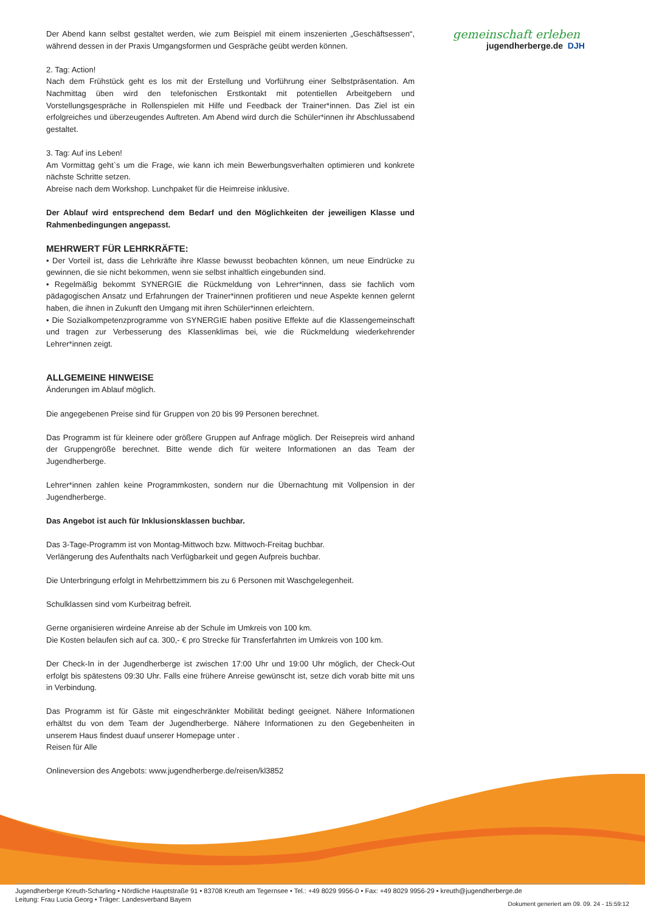gemeinschaft erleben
jugendherberge.de DJH
Der Abend kann selbst gestaltet werden, wie zum Beispiel mit einem inszenierten „Geschäftsessen“, während dessen in der Praxis Umgangsformen und Gespräche geübt werden können.
2. Tag: Action!
Nach dem Frühstück geht es los mit der Erstellung und Vorführung einer Selbstpräsentation. Am Nachmittag üben wird den telefonischen Erstkontakt mit potentiellen Arbeitgebern und Vorstellungsgespräche in Rollenspielen mit Hilfe und Feedback der Trainer*innen. Das Ziel ist ein erfolgreiches und überzeugendes Auftreten. Am Abend wird durch die Schüler*innen ihr Abschlussabend gestaltet.
3. Tag: Auf ins Leben!
Am Vormittag geht`s um die Frage, wie kann ich mein Bewerbungsverhalten optimieren und konkrete nächste Schritte setzen.
Abreise nach dem Workshop. Lunchpaket für die Heimreise inklusive.
Der Ablauf wird entsprechend dem Bedarf und den Möglichkeiten der jeweiligen Klasse und Rahmenbedingungen angepasst.
MEHRWERT FÜR LEHRKRÄFTE:
• Der Vorteil ist, dass die Lehrkräfte ihre Klasse bewusst beobachten können, um neue Eindrücke zu gewinnen, die sie nicht bekommen, wenn sie selbst inhaltlich eingebunden sind.
• Regelmäßig bekommt SYNERGIE die Rückmeldung von Lehrer*innen, dass sie fachlich vom pädagogischen Ansatz und Erfahrungen der Trainer*innen profitieren und neue Aspekte kennen gelernt haben, die ihnen in Zukunft den Umgang mit ihren Schüler*innen erleichtern.
• Die Sozialkompetenzprogramme von SYNERGIE haben positive Effekte auf die Klassengemeinschaft und tragen zur Verbesserung des Klassenklimas bei, wie die Rückmeldung wiederkehrender Lehrer*innen zeigt.
ALLGEMEINE HINWEISE
Änderungen im Ablauf möglich.
Die angegebenen Preise sind für Gruppen von 20 bis 99 Personen berechnet.
Das Programm ist für kleinere oder größere Gruppen auf Anfrage möglich. Der Reisepreis wird anhand der Gruppengröße berechnet. Bitte wende dich für weitere Informationen an das Team der Jugendherberge.
Lehrer*innen zahlen keine Programmkosten, sondern nur die Übernachtung mit Vollpension in der Jugendherberge.
Das Angebot ist auch für Inklusionsklassen buchbar.
Das 3-Tage-Programm ist von Montag-Mittwoch bzw. Mittwoch-Freitag buchbar.
Verlängerung des Aufenthalts nach Verfügbarkeit und gegen Aufpreis buchbar.
Die Unterbringung erfolgt in Mehrbettzimmern bis zu 6 Personen mit Waschgelegenheit.
Schulklassen sind vom Kurbeitrag befreit.
Gerne organisieren wirdeine Anreise ab der Schule im Umkreis von 100 km.
Die Kosten belaufen sich auf ca. 300,- € pro Strecke für Transferfahrten im Umkreis von 100 km.
Der Check-In in der Jugendherberge ist zwischen 17:00 Uhr und 19:00 Uhr möglich, der Check-Out erfolgt bis spätestens 09:30 Uhr. Falls eine frühere Anreise gewünscht ist, setze dich vorab bitte mit uns in Verbindung.
Das Programm ist für Gäste mit eingeschränkter Mobilität bedingt geeignet. Nähere Informationen erhältst du von dem Team der Jugendherberge. Nähere Informationen zu den Gegebenheiten in unserem Haus findest duauf unserer Homepage unter .
Reisen für Alle
Onlineversion des Angebots: www.jugendherberge.de/reisen/kl3852
Jugendherberge Kreuth-Scharling • Nördliche Hauptstraße 91 • 83708 Kreuth am Tegernsee • Tel.: +49 8029 9956-0 • Fax: +49 8029 9956-29 • kreuth@jugendherberge.de
Dokument generiert am 09. 09. 24 - 15:59:12 Leitung: Frau Lucia Georg • Träger: Landesverband Bayern